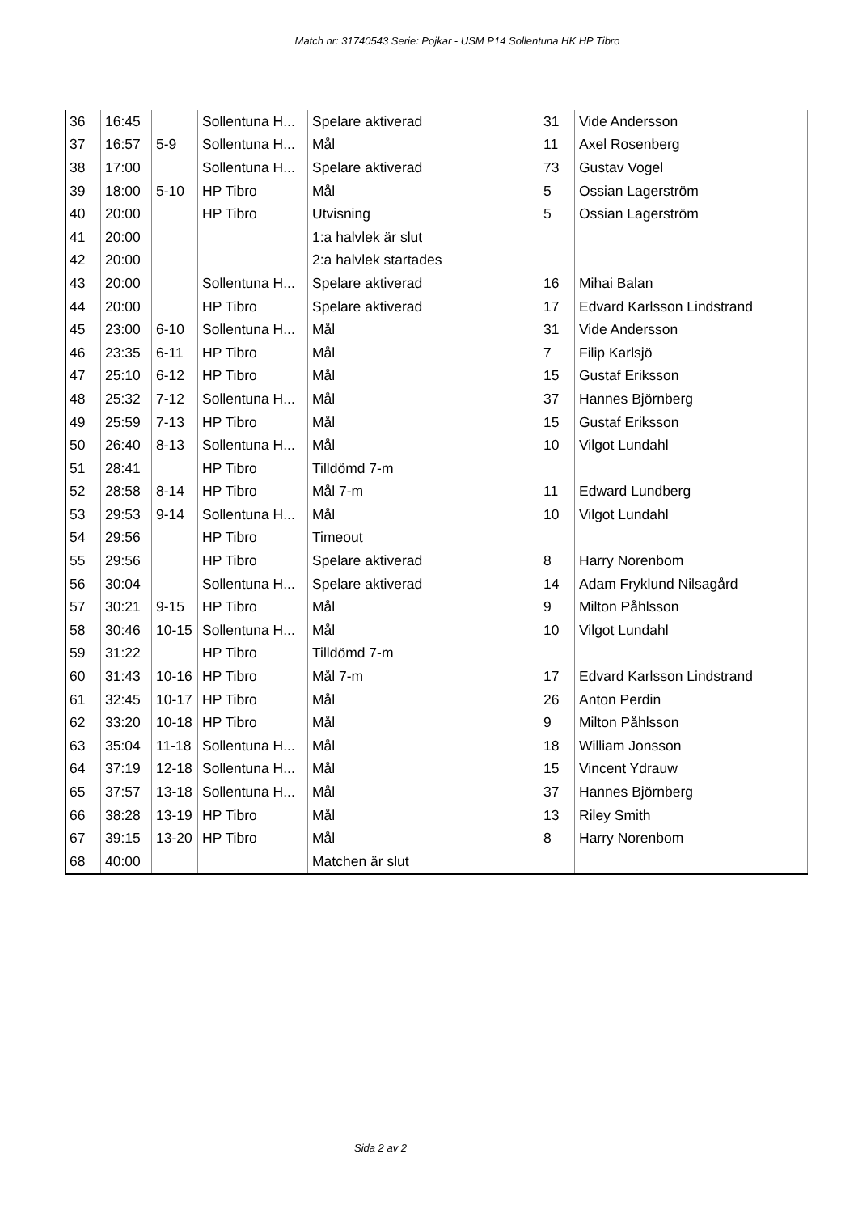Match nr: 31740543 Serie: Pojkar - USM P14 Sollentuna HK HP Tibro
| 36 | 16:45 | | Sollentuna H... | Spelare aktiverad | 31 | Vide Andersson |
| 37 | 16:57 | 5-9 | Sollentuna H... | Mål | 11 | Axel Rosenberg |
| 38 | 17:00 | | Sollentuna H... | Spelare aktiverad | 73 | Gustav Vogel |
| 39 | 18:00 | 5-10 | HP Tibro | Mål | 5 | Ossian Lagerström |
| 40 | 20:00 | | HP Tibro | Utvisning | 5 | Ossian Lagerström |
| 41 | 20:00 | | | 1:a halvlek är slut | | |
| 42 | 20:00 | | | 2:a halvlek startades | | |
| 43 | 20:00 | | Sollentuna H... | Spelare aktiverad | 16 | Mihai Balan |
| 44 | 20:00 | | HP Tibro | Spelare aktiverad | 17 | Edvard Karlsson Lindstrand |
| 45 | 23:00 | 6-10 | Sollentuna H... | Mål | 31 | Vide Andersson |
| 46 | 23:35 | 6-11 | HP Tibro | Mål | 7 | Filip Karlsjö |
| 47 | 25:10 | 6-12 | HP Tibro | Mål | 15 | Gustaf Eriksson |
| 48 | 25:32 | 7-12 | Sollentuna H... | Mål | 37 | Hannes Björnberg |
| 49 | 25:59 | 7-13 | HP Tibro | Mål | 15 | Gustaf Eriksson |
| 50 | 26:40 | 8-13 | Sollentuna H... | Mål | 10 | Vilgot Lundahl |
| 51 | 28:41 | | HP Tibro | Tilldömd 7-m | | |
| 52 | 28:58 | 8-14 | HP Tibro | Mål 7-m | 11 | Edward Lundberg |
| 53 | 29:53 | 9-14 | Sollentuna H... | Mål | 10 | Vilgot Lundahl |
| 54 | 29:56 | | HP Tibro | Timeout | | |
| 55 | 29:56 | | HP Tibro | Spelare aktiverad | 8 | Harry Norenbom |
| 56 | 30:04 | | Sollentuna H... | Spelare aktiverad | 14 | Adam Fryklund Nilsagård |
| 57 | 30:21 | 9-15 | HP Tibro | Mål | 9 | Milton Påhlsson |
| 58 | 30:46 | 10-15 | Sollentuna H... | Mål | 10 | Vilgot Lundahl |
| 59 | 31:22 | | HP Tibro | Tilldömd 7-m | | |
| 60 | 31:43 | 10-16 | HP Tibro | Mål 7-m | 17 | Edvard Karlsson Lindstrand |
| 61 | 32:45 | 10-17 | HP Tibro | Mål | 26 | Anton Perdin |
| 62 | 33:20 | 10-18 | HP Tibro | Mål | 9 | Milton Påhlsson |
| 63 | 35:04 | 11-18 | Sollentuna H... | Mål | 18 | William Jonsson |
| 64 | 37:19 | 12-18 | Sollentuna H... | Mål | 15 | Vincent Ydrauw |
| 65 | 37:57 | 13-18 | Sollentuna H... | Mål | 37 | Hannes Björnberg |
| 66 | 38:28 | 13-19 | HP Tibro | Mål | 13 | Riley Smith |
| 67 | 39:15 | 13-20 | HP Tibro | Mål | 8 | Harry Norenbom |
| 68 | 40:00 | | | Matchen är slut | | |
Sida 2 av 2